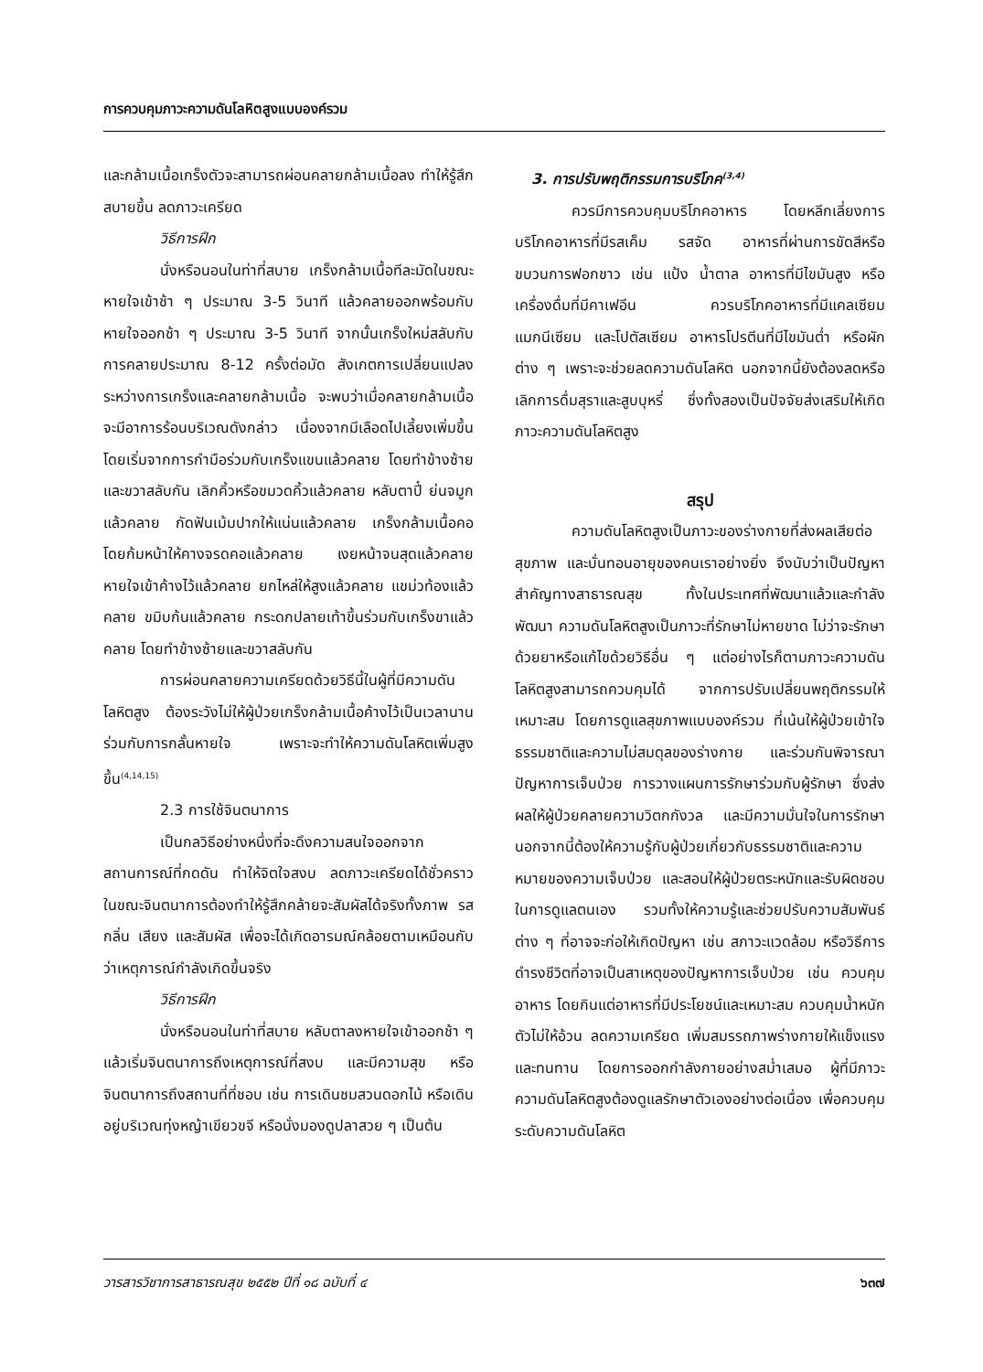การควบคุมภาวะความดันโลหิตสูงแบบองค์รวม
และกล้ามเนื้อเกร็งตัวจะสามารถผ่อนคลายกล้ามเนื้อลง ทำให้รู้สึกสบายขึ้น ลดภาวะเครียด
วิธีการฝึก
นั่งหรือนอนในท่าที่สบาย เกร็งกล้ามเนื้อทีละมัดในขณะหายใจเข้าช้า ๆ ประมาณ 3-5 วินาที แล้วคลายออกพร้อมกับหายใจออกช้า ๆ ประมาณ 3-5 วินาที จากนั้นเกร็งใหม่สลับกับการคลายประมาณ 8-12 ครั้งต่อมัด สังเกตการเปลี่ยนแปลงระหว่างการเกร็งและคลายกล้ามเนื้อ จะพบว่าเมื่อคลายกล้ามเนื้อจะมีอาการร้อนบริเวณดังกล่าว เนื่องจากมีเลือดไปเลี้ยงเพิ่มขึ้น โดยเริ่มจากการกำมือร่วมกับเกร็งแขนแล้วคลาย โดยทำข้างซ้ายและขวาสลับกัน เลิกคิ้วหรือขมวดคิ้วแล้วคลาย หลับตาปี๋ ย่นจมูกแล้วคลาย กัดฟันเม้มปากให้แน่นแล้วคลาย เกร็งกล้ามเนื้อคอโดยก้มหน้าให้คางจรดคอแล้วคลาย เงยหน้าจนสุดแล้วคลาย หายใจเข้าค้างไว้แล้วคลาย ยกไหล่ให้สูงแล้วคลาย แขม่วท้องแล้วคลาย ขมิบก้นแล้วคลาย กระดกปลายเท้าขึ้นร่วมกับเกร็งขาแล้วคลาย โดยทำข้างซ้ายและขวาสลับกัน
การผ่อนคลายความเครียดด้วยวิธีนี้ในผู้ที่มีความดันโลหิตสูง ต้องระวังไม่ให้ผู้ป่วยเกร็งกล้ามเนื้อค้างไว้เป็นเวลานาน ร่วมกับการกลั้นหายใจ เพราะจะทำให้ความดันโลหิตเพิ่มสูงขึ้น<sup>(4,14,15)</sup>
2.3 การใช้จินตนาการ
เป็นกลวิธีอย่างหนึ่งที่จะดึงความสนใจออกจากสถานการณ์ที่กดดัน ทำให้จิตใจสงบ ลดภาวะเครียดได้ชั่วคราว ในขณะจินตนาการต้องทำให้รู้สึกคล้ายจะสัมผัสได้จริงทั้งภาพ รส กลิ่น เสียง และสัมผัส เพื่อจะได้เกิดอารมณ์คล้อยตามเหมือนกับว่าเหตุการณ์กำลังเกิดขึ้นจริง
วิธีการฝึก
นั่งหรือนอนในท่าที่สบาย หลับตาลงหายใจเข้าออกช้า ๆ แล้วเริ่มจินตนาการถึงเหตุการณ์ที่สงบ และมีความสุข หรือจินตนาการถึงสถานที่ที่ชอบ เช่น การเดินชมสวนดอกไม้ หรือเดินอยู่บริเวณทุ่งหญ้าเขียวขจี หรือนั่งมองดูปลาสวย ๆ เป็นต้น
3. การปรับพฤติกรรมการบริโภค<sup>(3,4)</sup>
ควรมีการควบคุมบริโภคอาหาร โดยหลีกเลี่ยงการบริโภคอาหารที่มีรสเค็ม รสจัด อาหารที่ผ่านการขัดสีหรือขบวนการฟอกขาว เช่น แป้ง น้ำตาล อาหารที่มีไขมันสูง หรือเครื่องดื่มที่มีคาเฟอีน ควรบริโภคอาหารที่มีแคลเซียม แมกนีเซียม และโปตัสเซียม อาหารโปรตีนที่มีไขมันต่ำ หรือผักต่าง ๆ เพราะจะช่วยลดความดันโลหิต นอกจากนี้ยังต้องลดหรือเลิกการดื่มสุราและสูบบุหรี่ ซึ่งทั้งสองเป็นปัจจัยส่งเสริมให้เกิดภาวะความดันโลหิตสูง
สรุป
ความดันโลหิตสูงเป็นภาวะของร่างกายที่ส่งผลเสียต่อสุขภาพ และบั่นทอนอายุของคนเราอย่างยิ่ง จึงนับว่าเป็นปัญหาสำคัญทางสาธารณสุข ทั้งในประเทศที่พัฒนาแล้วและกำลังพัฒนา ความดันโลหิตสูงเป็นภาวะที่รักษาไม่หายขาด ไม่ว่าจะรักษาด้วยยาหรือแก้ไขด้วยวิธีอื่น ๆ แต่อย่างไรก็ตามภาวะความดันโลหิตสูงสามารถควบคุมได้ จากการปรับเปลี่ยนพฤติกรรมให้เหมาะสม โดยการดูแลสุขภาพแบบองค์รวม ที่เน้นให้ผู้ป่วยเข้าใจธรรมชาติและความไม่สมดุลของร่างกาย และร่วมกันพิจารณาปัญหาการเจ็บป่วย การวางแผนการรักษาร่วมกับผู้รักษา ซึ่งส่งผลให้ผู้ป่วยคลายความวิตกกังวล และมีความมั่นใจในการรักษา นอกจากนี้ต้องให้ความรู้กับผู้ป่วยเกี่ยวกับธรรมชาติและความหมายของความเจ็บป่วย และสอนให้ผู้ป่วยตระหนักและรับผิดชอบในการดูแลตนเอง รวมทั้งให้ความรู้และช่วยปรับความสัมพันธ์ต่าง ๆ ที่อาจจะก่อให้เกิดปัญหา เช่น สภาวะแวดล้อม หรือวิธีการดำรงชีวิตที่อาจเป็นสาเหตุของปัญหาการเจ็บป่วย เช่น ควบคุมอาหาร โดยกินแต่อาหารที่มีประโยชน์และเหมาะสม ควบคุมน้ำหนักตัวไม่ให้อ้วน ลดความเครียด เพิ่มสมรรถภาพร่างกายให้แข็งแรงและทนทาน โดยการออกกำลังกายอย่างสม่ำเสมอ ผู้ที่มีภาวะความดันโลหิตสูงต้องดูแลรักษาตัวเองอย่างต่อเนื่อง เพื่อควบคุมระดับความดันโลหิต
วารสารวิชาการสาธารณสุข ๒๕๕๒ ปีที่ ๑๘ ฉบับที่ ๔ ๖๓๗